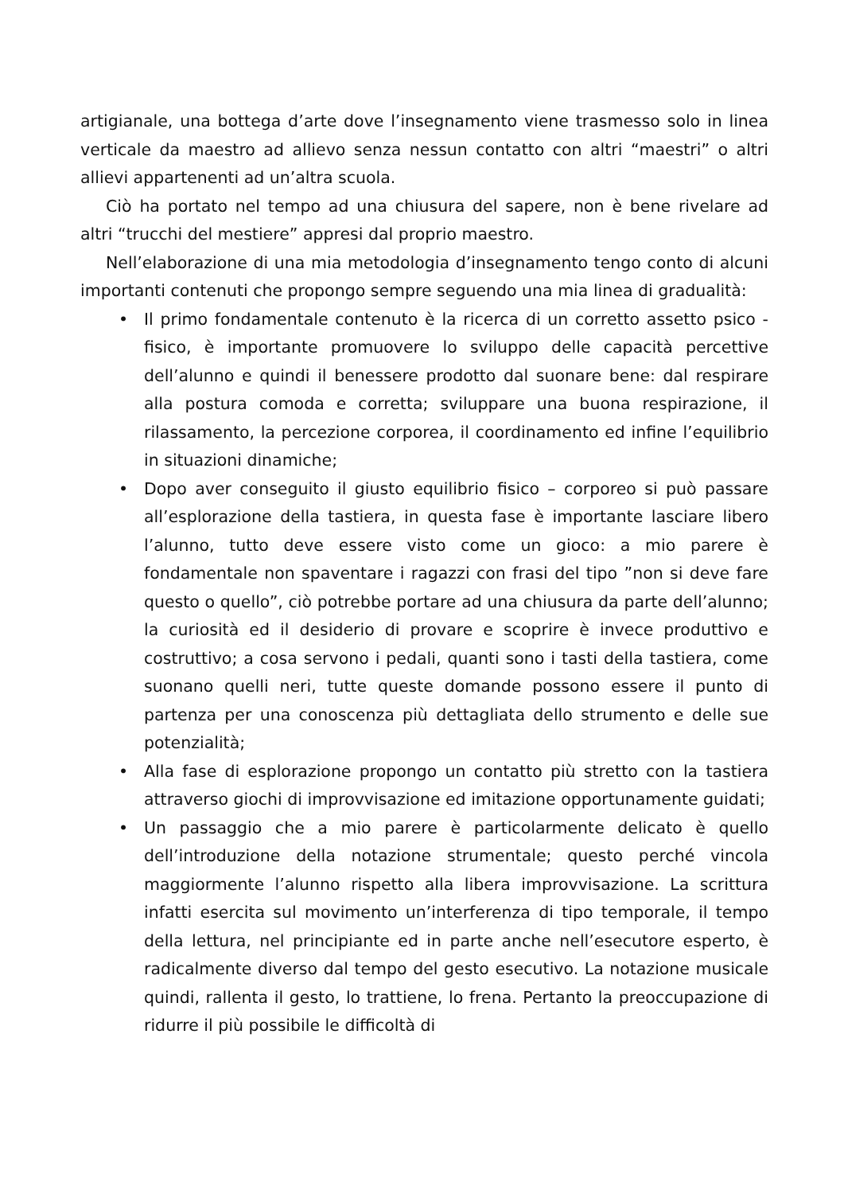artigianale, una bottega d’arte dove l’insegnamento viene trasmesso solo in linea verticale da maestro ad allievo senza nessun contatto con altri “maestri” o altri allievi appartenenti ad un’altra scuola.
Ciò ha portato nel tempo ad una chiusura del sapere, non è bene rivelare ad altri “trucchi del mestiere” appresi dal proprio maestro.
Nell’elaborazione di una mia metodologia d’insegnamento tengo conto di alcuni importanti contenuti che propongo sempre seguendo una mia linea di gradualità:
• Il primo fondamentale contenuto è la ricerca di un corretto assetto psico - fisico, è importante promuovere lo sviluppo delle capacità percettive dell’alunno e quindi il benessere prodotto dal suonare bene: dal respirare alla postura comoda e corretta; sviluppare una buona respirazione, il rilassamento, la percezione corporea, il coordinamento ed infine l’equilibrio in situazioni dinamiche;
• Dopo aver conseguito il giusto equilibrio fisico – corporeo si può passare all’esplorazione della tastiera, in questa fase è importante lasciare libero l’alunno, tutto deve essere visto come un gioco: a mio parere è fondamentale non spaventare i ragazzi con frasi del tipo ”non si deve fare questo o quello”, ciò potrebbe portare ad una chiusura da parte dell’alunno; la curiosità ed il desiderio di provare e scoprire è invece produttivo e costruttivo; a cosa servono i pedali, quanti sono i tasti della tastiera, come suonano quelli neri, tutte queste domande possono essere il punto di partenza per una conoscenza più dettagliata dello strumento e delle sue potenzialità;
• Alla fase di esplorazione propongo un contatto più stretto con la tastiera attraverso giochi di improvvisazione ed imitazione opportunamente guidati;
• Un passaggio che a mio parere è particolarmente delicato è quello dell’introduzione della notazione strumentale; questo perché vincola maggiormente l’alunno rispetto alla libera improvvisazione. La scrittura infatti esercita sul movimento un’interferenza di tipo temporale, il tempo della lettura, nel principiante ed in parte anche nell’esecutore esperto, è radicalmente diverso dal tempo del gesto esecutivo. La notazione musicale quindi, rallenta il gesto, lo trattiene, lo frena. Pertanto la preoccupazione di ridurre il più possibile le difficoltà di